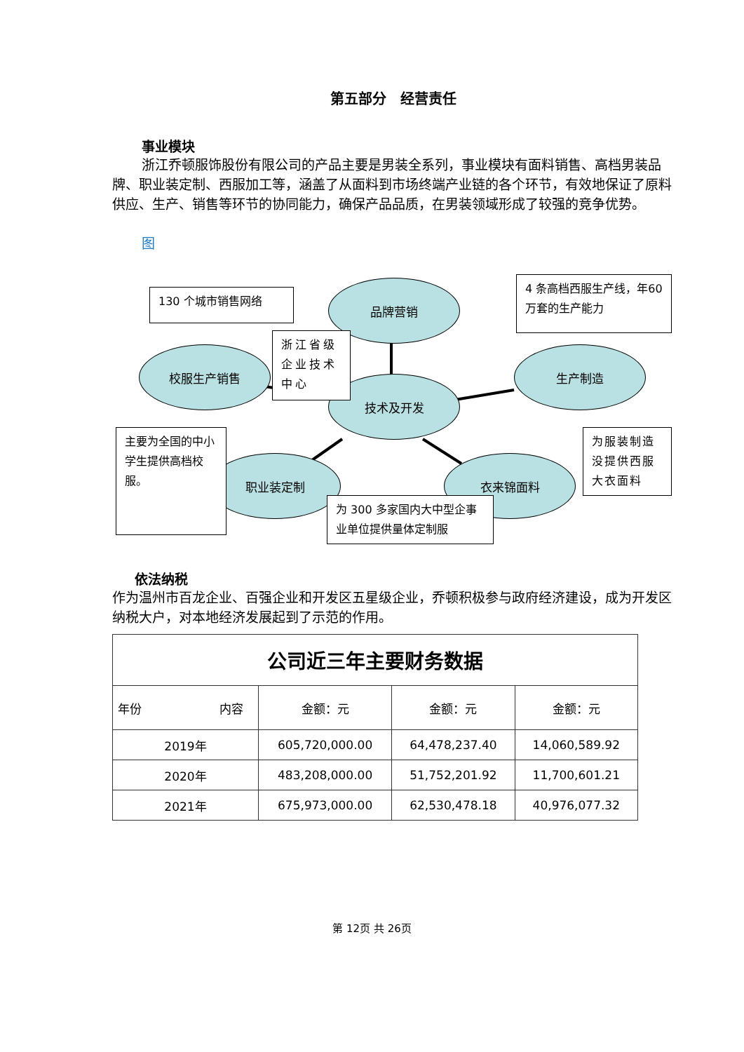第五部分　经营责任
事业模块
浙江乔顿服饰股份有限公司的产品主要是男装全系列，事业模块有面料销售、高档男装品牌、职业装定制、西服加工等，涵盖了从面料到市场终端产业链的各个环节，有效地保证了原料供应、生产、销售等环节的协同能力，确保产品品质，在男装领域形成了较强的竞争优势。
图
品牌营销
校服生产销售 生产制造
技术及开发
职业装定制 衣来锦面料
130 个城市销售网络
浙江省级企业技术中心
4 条高档西服生产线，年60 万套的生产能力
主要为全国的中小学生提供高档校服。
为服装制造没提供西服大衣面料
为 300 多家国内大中型企事业单位提供量体定制服
依法纳税
作为温州市百龙企业、百强企业和开发区五星级企业，乔顿积极参与政府经济建设，成为开发区纳税大户，对本地经济发展起到了示范的作用。
| 公司近三年主要财务数据 | | | |
| --- | --- | --- | --- |
| 年份 内容 | 金额：元 | 金额：元 | 金额：元 |
| 2019年 | 605,720,000.00 | 64,478,237.40 | 14,060,589.92 |
| 2020年 | 483,208,000.00 | 51,752,201.92 | 11,700,601.21 |
| 2021年 | 675,973,000.00 | 62,530,478.18 | 40,976,077.32 |
第 12页 共 26页